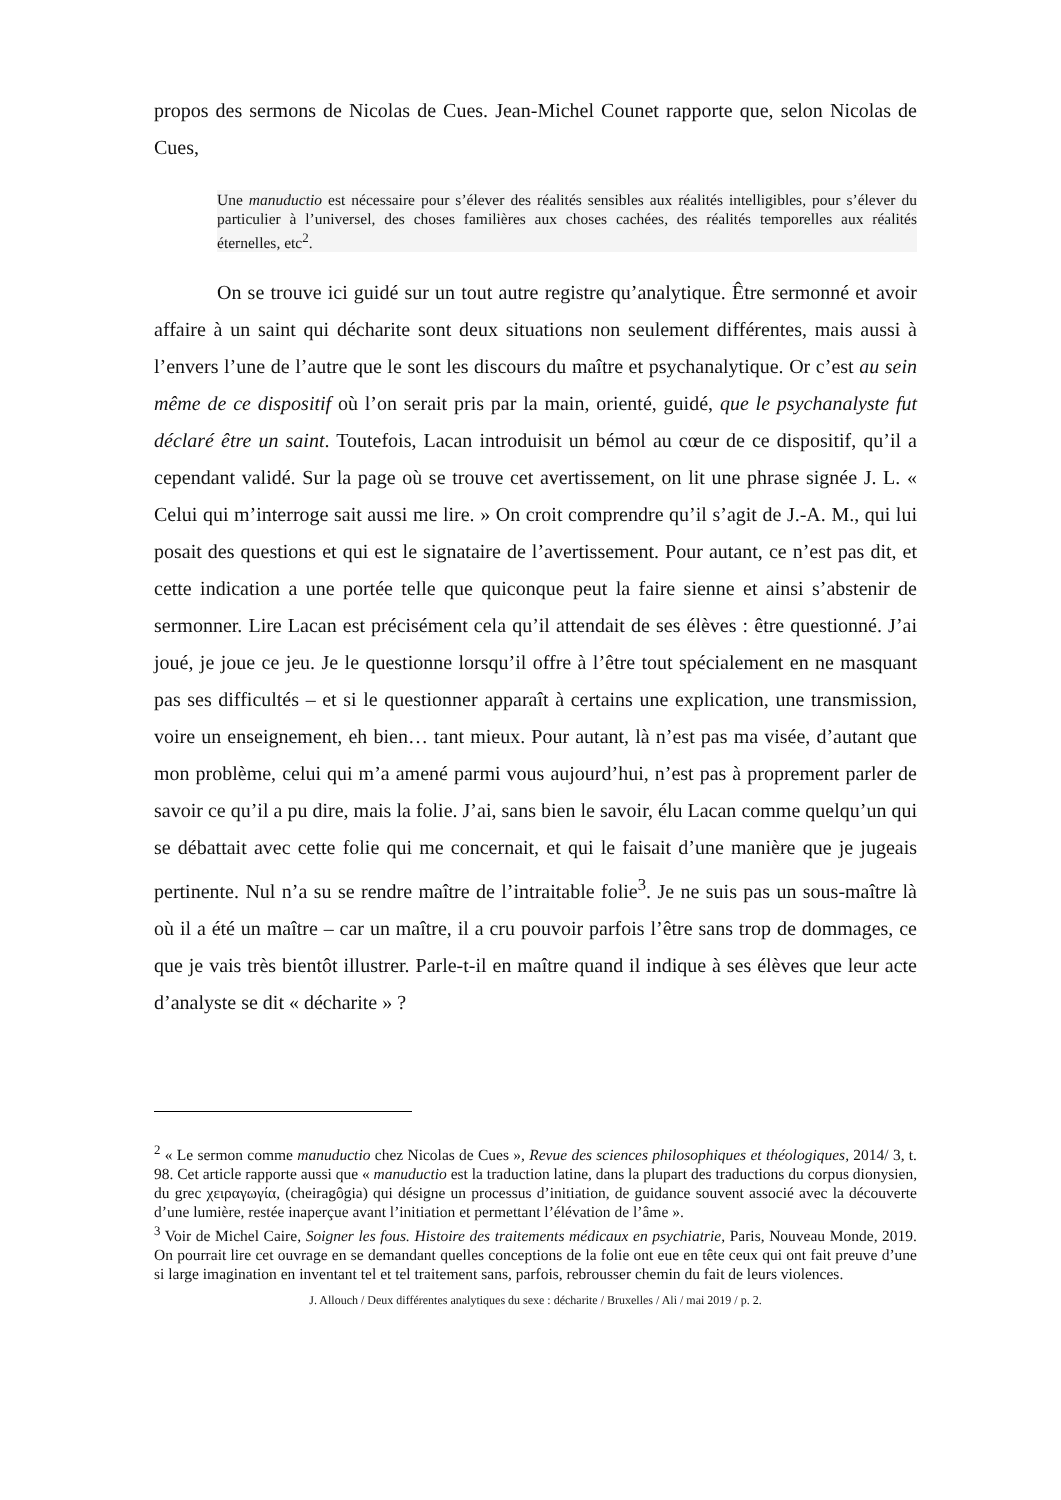propos des sermons de Nicolas de Cues. Jean-Michel Counet rapporte que, selon Nicolas de Cues,
Une manuductio est nécessaire pour s’élever des réalités sensibles aux réalités intelligibles, pour s’élever du particulier à l’universel, des choses familières aux choses cachées, des réalités temporelles aux réalités éternelles, etc<sup>2</sup>.
On se trouve ici guidé sur un tout autre registre qu’analytique. Être sermonné et avoir affaire à un saint qui décharite sont deux situations non seulement différentes, mais aussi à l’envers l’une de l’autre que le sont les discours du maître et psychanalytique. Or c’est au sein même de ce dispositif où l’on serait pris par la main, orienté, guidé, que le psychanalyste fut déclaré être un saint. Toutefois, Lacan introduisit un bémol au cœur de ce dispositif, qu’il a cependant validé. Sur la page où se trouve cet avertissement, on lit une phrase signée J. L. « Celui qui m’interroge sait aussi me lire. » On croit comprendre qu’il s’agit de J.-A. M., qui lui posait des questions et qui est le signataire de l’avertissement. Pour autant, ce n’est pas dit, et cette indication a une portée telle que quiconque peut la faire sienne et ainsi s’abstenir de sermonner. Lire Lacan est précisément cela qu’il attendait de ses élèves : être questionné. J’ai joué, je joue ce jeu. Je le questionne lorsqu’il offre à l’être tout spécialement en ne masquant pas ses difficultés – et si le questionner apparaît à certains une explication, une transmission, voire un enseignement, eh bien… tant mieux. Pour autant, là n’est pas ma visée, d’autant que mon problème, celui qui m’a amené parmi vous aujourd’hui, n’est pas à proprement parler de savoir ce qu’il a pu dire, mais la folie. J’ai, sans bien le savoir, élu Lacan comme quelqu’un qui se débattait avec cette folie qui me concernait, et qui le faisait d’une manière que je jugeais pertinente. Nul n’a su se rendre maître de l’intraitable folie<sup>3</sup>. Je ne suis pas un sous-maître là où il a été un maître – car un maître, il a cru pouvoir parfois l’être sans trop de dommages, ce que je vais très bientôt illustrer. Parle-t-il en maître quand il indique à ses élèves que leur acte d’analyste se dit « décharite » ?
<sup>2</sup> « Le sermon comme manuductio chez Nicolas de Cues », Revue des sciences philosophiques et théologiques, 2014/ 3, t. 98. Cet article rapporte aussi que « manuductio est la traduction latine, dans la plupart des traductions du corpus dionysien, du grec χειραγωγία, (cheiragôgia) qui désigne un processus d’initiation, de guidance souvent associé avec la découverte d’une lumière, restée inaperçue avant l’initiation et permettant l’élévation de l’âme ».
<sup>3</sup> Voir de Michel Caire, Soigner les fous. Histoire des traitements médicaux en psychiatrie, Paris, Nouveau Monde, 2019. On pourrait lire cet ouvrage en se demandant quelles conceptions de la folie ont eue en tête ceux qui ont fait preuve d’une si large imagination en inventant tel et tel traitement sans, parfois, rebrousser chemin du fait de leurs violences.
J. Allouch / Deux différentes analytiques du sexe : décharite / Bruxelles / Ali / mai 2019 / p. 2.